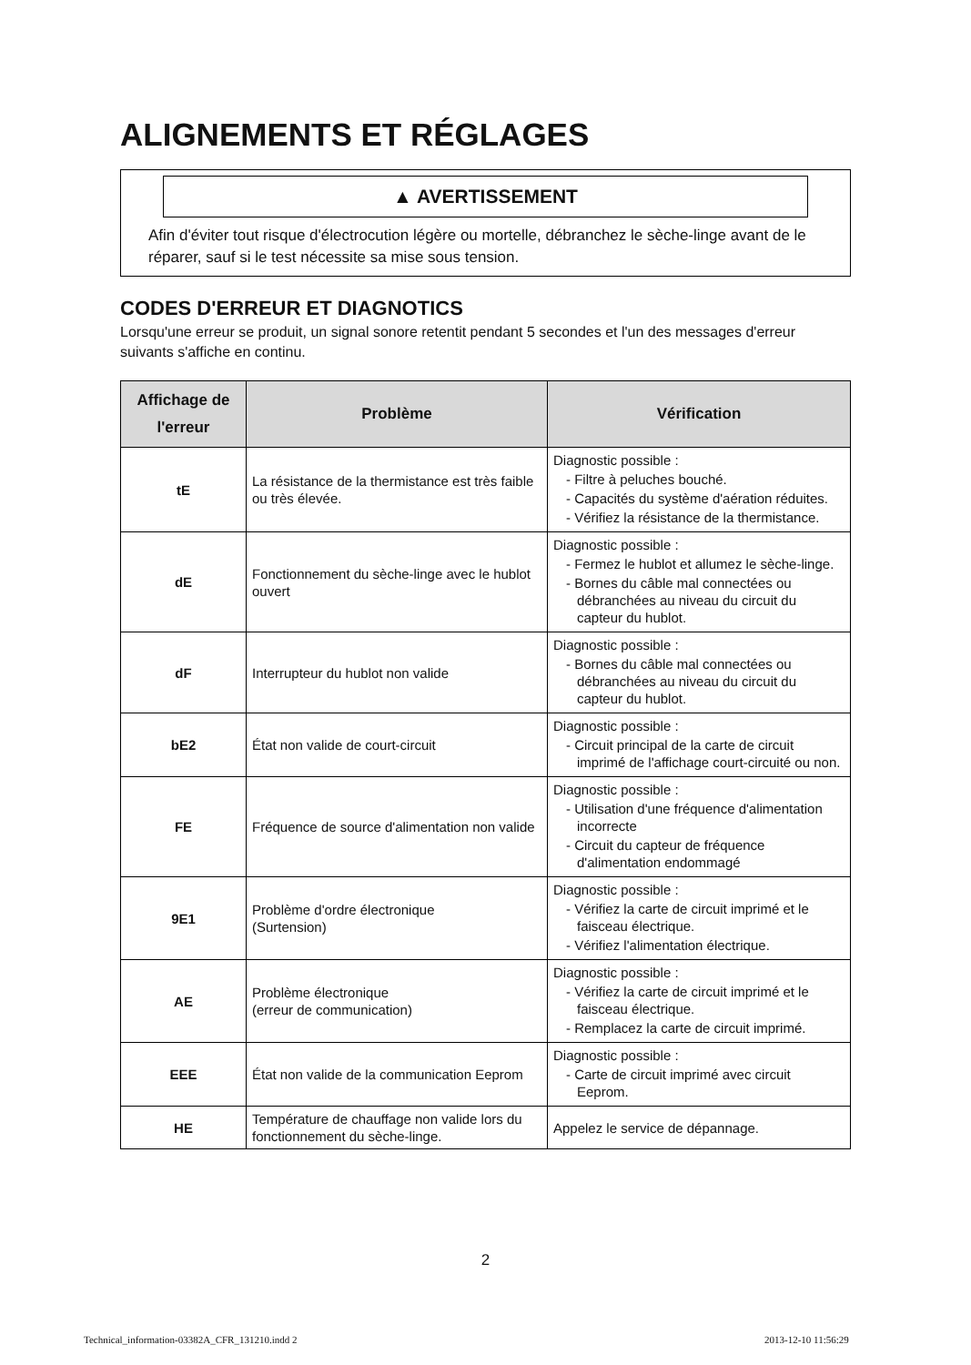ALIGNEMENTS ET RÉGLAGES
▲ AVERTISSEMENT
Afin d'éviter tout risque d'électrocution légère ou mortelle, débranchez le sèche-linge avant de le réparer, sauf si le test nécessite sa mise sous tension.
CODES D'ERREUR ET DIAGNOTICS
Lorsqu'une erreur se produit, un signal sonore retentit pendant 5 secondes et l'un des messages d'erreur suivants s'affiche en continu.
| Affichage de l'erreur | Problème | Vérification |
| --- | --- | --- |
| tE | La résistance de la thermistance est très faible ou très élevée. | Diagnostic possible : - Filtre à peluches bouché. - Capacités du système d'aération réduites. - Vérifiez la résistance de la thermistance. |
| dE | Fonctionnement du sèche-linge avec le hublot ouvert | Diagnostic possible : - Fermez le hublot et allumez le sèche-linge. - Bornes du câble mal connectées ou débranchées au niveau du circuit du capteur du hublot. |
| dF | Interrupteur du hublot non valide | Diagnostic possible : - Bornes du câble mal connectées ou débranchées au niveau du circuit du capteur du hublot. |
| bE2 | État non valide de court-circuit | Diagnostic possible : - Circuit principal de la carte de circuit imprimé de l'affichage court-circuité ou non. |
| FE | Fréquence de source d'alimentation non valide | Diagnostic possible : - Utilisation d'une fréquence d'alimentation incorrecte - Circuit du capteur de fréquence d'alimentation endommagé |
| 9E1 | Problème d'ordre électronique (Surtension) | Diagnostic possible : - Vérifiez la carte de circuit imprimé et le faisceau électrique. - Vérifiez l'alimentation électrique. |
| AE | Problème électronique (erreur de communication) | Diagnostic possible : - Vérifiez la carte de circuit imprimé et le faisceau électrique. - Remplacez la carte de circuit imprimé. |
| EEE | État non valide de la communication Eeprom | Diagnostic possible : - Carte de circuit imprimé avec circuit Eeprom. |
| HE | Température de chauffage non valide lors du fonctionnement du sèche-linge. | Appelez le service de dépannage. |
2
Technical_information-03382A_CFR_131210.indd 2
2013-12-10 11:56:29